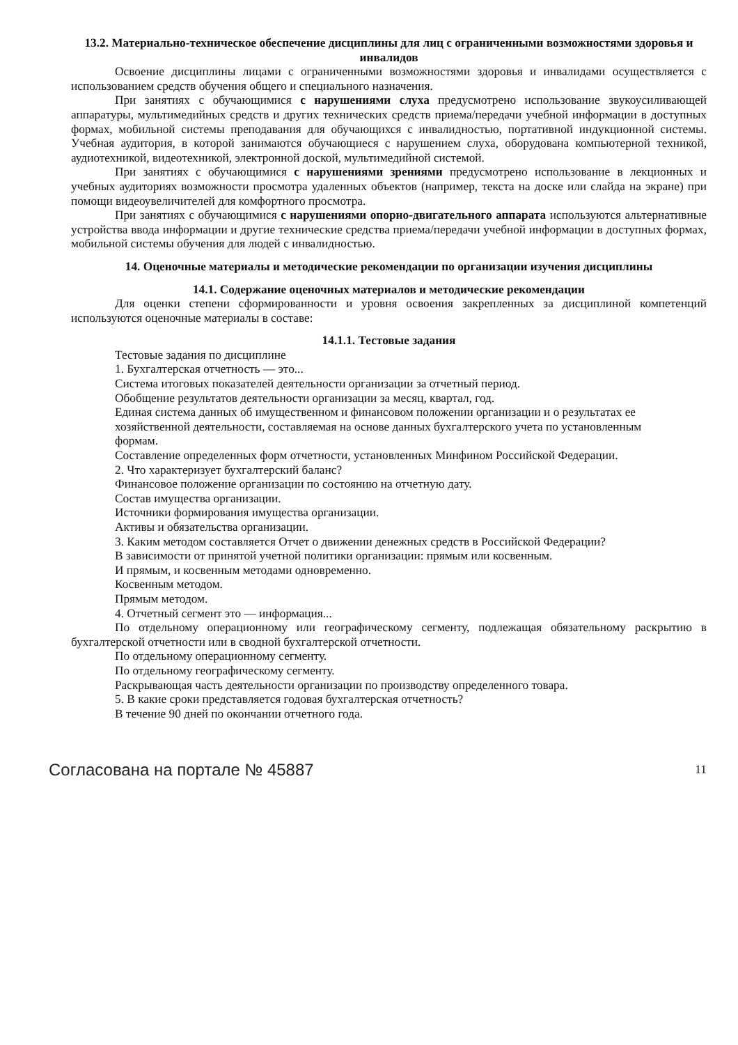13.2. Материально-техническое обеспечение дисциплины для лиц с ограниченными возможностями здоровья и инвалидов
Освоение дисциплины лицами с ограниченными возможностями здоровья и инвалидами осуществляется с использованием средств обучения общего и специального назначения.
При занятиях с обучающимися с нарушениями слуха предусмотрено использование звукоусиливающей аппаратуры, мультимедийных средств и других технических средств приема/передачи учебной информации в доступных формах, мобильной системы преподавания для обучающихся с инвалидностью, портативной индукционной системы. Учебная аудитория, в которой занимаются обучающиеся с нарушением слуха, оборудована компьютерной техникой, аудиотехникой, видеотехникой, электронной доской, мультимедийной системой.
При занятиях с обучающимися с нарушениями зрениями предусмотрено использование в лекционных и учебных аудиториях возможности просмотра удаленных объектов (например, текста на доске или слайда на экране) при помощи видеоувеличителей для комфортного просмотра.
При занятиях с обучающимися с нарушениями опорно-двигательного аппарата используются альтернативные устройства ввода информации и другие технические средства приема/передачи учебной информации в доступных формах, мобильной системы обучения для людей с инвалидностью.
14. Оценочные материалы и методические рекомендации по организации изучения дисциплины
14.1. Содержание оценочных материалов и методические рекомендации
Для оценки степени сформированности и уровня освоения закрепленных за дисциплиной компетенций используются оценочные материалы в составе:
14.1.1. Тестовые задания
Тестовые задания по дисциплине
1. Бухгалтерская отчетность — это...
Система итоговых показателей деятельности организации за отчетный период.
Обобщение результатов деятельности организации за месяц, квартал, год.
Единая система данных об имущественном и финансовом положении организации и о результатах ее
хозяйственной деятельности, составляемая на основе данных бухгалтерского учета по установленным
формам.
Составление определенных форм отчетности, установленных Минфином Российской Федерации.
2. Что характеризует бухгалтерский баланс?
Финансовое положение организации по состоянию на отчетную дату.
Состав имущества организации.
Источники формирования имущества организации.
Активы и обязательства организации.
3. Каким методом составляется Отчет о движении денежных средств в Российской Федерации?
В зависимости от принятой учетной политики организации: прямым или косвенным.
И прямым, и косвенным методами одновременно.
Косвенным методом.
Прямым методом.
4. Отчетный сегмент это — информация...
По отдельному операционному или географическому сегменту, подлежащая обязательному раскрытию в бухгалтерской отчетности или в сводной бухгалтерской отчетности.
По отдельному операционному сегменту.
По отдельному географическому сегменту.
Раскрывающая часть деятельности организации по производству определенного товара.
5. В какие сроки представляется годовая бухгалтерская отчетность?
В течение 90 дней по окончании отчетного года.
Согласована на портале № 45887 11